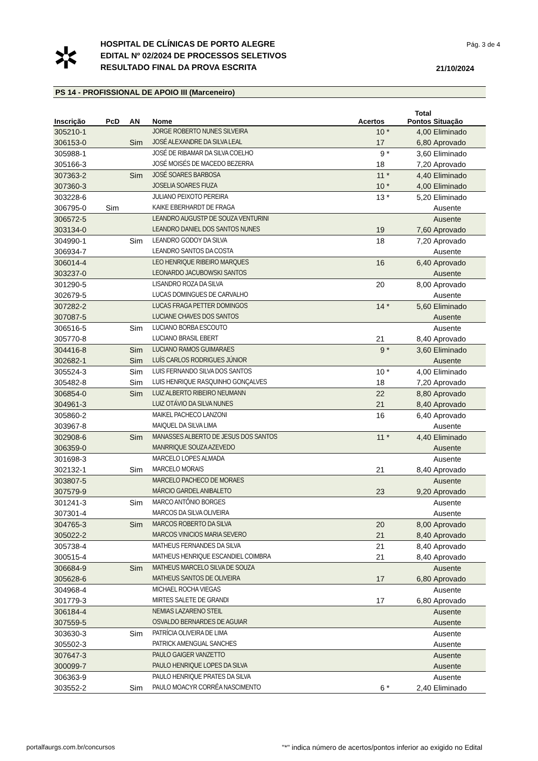✲
HOSPITAL DE CLÍNICAS DE PORTO ALEGRE
EDITAL Nº 02/2024 DE PROCESSOS SELETIVOS
RESULTADO FINAL DA PROVA ESCRITA
Pág. 3 de 4
21/10/2024
PS 14 - PROFISSIONAL DE APOIO III (Marceneiro)
| | | | | | | Total | |
| --- | --- | --- | --- | --- | --- | --- | --- |
| Inscrição | PcD | AN | Nome | Acertos | | Pontos | Situação |
| 305210-1 | | | JORGE ROBERTO NUNES SILVEIRA | 10 | * | 4,00 | Eliminado |
| 306153-0 | | Sim | JOSÉ ALEXANDRE DA SILVA LEAL | 17 | | 6,80 | Aprovado |
| 305988-1 | | | JOSÉ DE RIBAMAR DA SILVA COELHO | 9 | * | 3,60 | Eliminado |
| 305166-3 | | | JOSÉ MOISÉS DE MACEDO BEZERRA | 18 | | 7,20 | Aprovado |
| 307363-2 | | Sim | JOSÉ SOARES BARBOSA | 11 | * | 4,40 | Eliminado |
| 307360-3 | | | JOSELIA SOARES FIUZA | 10 | * | 4,00 | Eliminado |
| 303228-6 | | | JULIANO PEIXOTO PEREIRA | 13 | * | 5,20 | Eliminado |
| 306795-0 | Sim | | KAIKE EBERHARDT DE FRAGA | | | | Ausente |
| 306572-5 | | | LEANDRO AUGUSTP DE SOUZA VENTURINI | | | | Ausente |
| 303134-0 | | | LEANDRO DANIEL DOS SANTOS NUNES | 19 | | 7,60 | Aprovado |
| 304990-1 | | Sim | LEANDRO GODOY DA SILVA | 18 | | 7,20 | Aprovado |
| 306934-7 | | | LEANDRO SANTOS DA COSTA | | | | Ausente |
| 306014-4 | | | LEO HENRIQUE RIBEIRO MARQUES | 16 | | 6,40 | Aprovado |
| 303237-0 | | | LEONARDO JACUBOWSKI SANTOS | | | | Ausente |
| 301290-5 | | | LISANDRO ROZA DA SILVA | 20 | | 8,00 | Aprovado |
| 302679-5 | | | LUCAS DOMINGUES DE CARVALHO | | | | Ausente |
| 307282-2 | | | LUCAS FRAGA PETTER DOMINGOS | 14 | * | 5,60 | Eliminado |
| 307087-5 | | | LUCIANE CHAVES DOS SANTOS | | | | Ausente |
| 306516-5 | | Sim | LUCIANO BORBA ESCOUTO | | | | Ausente |
| 305770-8 | | | LUCIANO BRASIL EBERT | 21 | | 8,40 | Aprovado |
| 304416-8 | | Sim | LUCIANO RAMOS GUIMARAES | 9 | * | 3,60 | Eliminado |
| 302682-1 | | Sim | LUÍS CARLOS RODRIGUES JÚNIOR | | | | Ausente |
| 305524-3 | | Sim | LUIS FERNANDO SILVA DOS SANTOS | 10 | * | 4,00 | Eliminado |
| 305482-8 | | Sim | LUIS HENRIQUE RASQUINHO GONÇALVES | 18 | | 7,20 | Aprovado |
| 306854-0 | | Sim | LUIZ ALBERTO RIBEIRO NEUMANN | 22 | | 8,80 | Aprovado |
| 304961-3 | | | LUIZ OTÁVIO DA SILVA NUNES | 21 | | 8,40 | Aprovado |
| 305860-2 | | | MAIKEL PACHECO LANZONI | 16 | | 6,40 | Aprovado |
| 303967-8 | | | MAIQUEL DA SILVA LIMA | | | | Ausente |
| 302908-6 | | Sim | MANASSES ALBERTO DE JESUS DOS SANTOS | 11 | * | 4,40 | Eliminado |
| 306359-0 | | | MANRRIQUE SOUZA AZEVEDO | | | | Ausente |
| 301698-3 | | | MARCELO LOPES ALMADA | | | | Ausente |
| 302132-1 | | Sim | MARCELO MORAIS | 21 | | 8,40 | Aprovado |
| 303807-5 | | | MARCELO PACHECO DE MORAES | | | | Ausente |
| 307579-9 | | | MÁRCIO GARDEL ANIBALETO | 23 | | 9,20 | Aprovado |
| 301241-3 | | Sim | MARCO ANTÔNIO BORGES | | | | Ausente |
| 307301-4 | | | MARCOS DA SILVA OLIVEIRA | | | | Ausente |
| 304765-3 | | Sim | MARCOS ROBERTO DA SILVA | 20 | | 8,00 | Aprovado |
| 305022-2 | | | MARCOS VINICIOS MARIA SEVERO | 21 | | 8,40 | Aprovado |
| 305738-4 | | | MATHEUS FERNANDES DA SILVA | 21 | | 8,40 | Aprovado |
| 300515-4 | | | MATHEUS HENRIQUE ESCANDIEL COIMBRA | 21 | | 8,40 | Aprovado |
| 306684-9 | | Sim | MATHEUS MARCELO SILVA DE SOUZA | | | | Ausente |
| 305628-6 | | | MATHEUS SANTOS DE OLIVEIRA | 17 | | 6,80 | Aprovado |
| 304968-4 | | | MICHAEL ROCHA VIEGAS | | | | Ausente |
| 301779-3 | | | MIRTES SALETE DE GRANDI | 17 | | 6,80 | Aprovado |
| 306184-4 | | | NEMIAS LAZARENO STEIL | | | | Ausente |
| 307559-5 | | | OSVALDO BERNARDES DE AGUIAR | | | | Ausente |
| 303630-3 | | Sim | PATRÍCIA OLIVEIRA DE LIMA | | | | Ausente |
| 305502-3 | | | PATRICK AMENGUAL SANCHES | | | | Ausente |
| 307647-3 | | | PAULO GAIGER VANZETTO | | | | Ausente |
| 300099-7 | | | PAULO HENRIQUE LOPES DA SILVA | | | | Ausente |
| 306363-9 | | | PAULO HENRIQUE PRATES DA SILVA | | | | Ausente |
| 303552-2 | | Sim | PAULO MOACYR CORRÊA NASCIMENTO | 6 | * | 2,40 | Eliminado |
portalfaurgs.com.br/concursos
"*" indica número de acertos/pontos inferior ao exigido no Edital